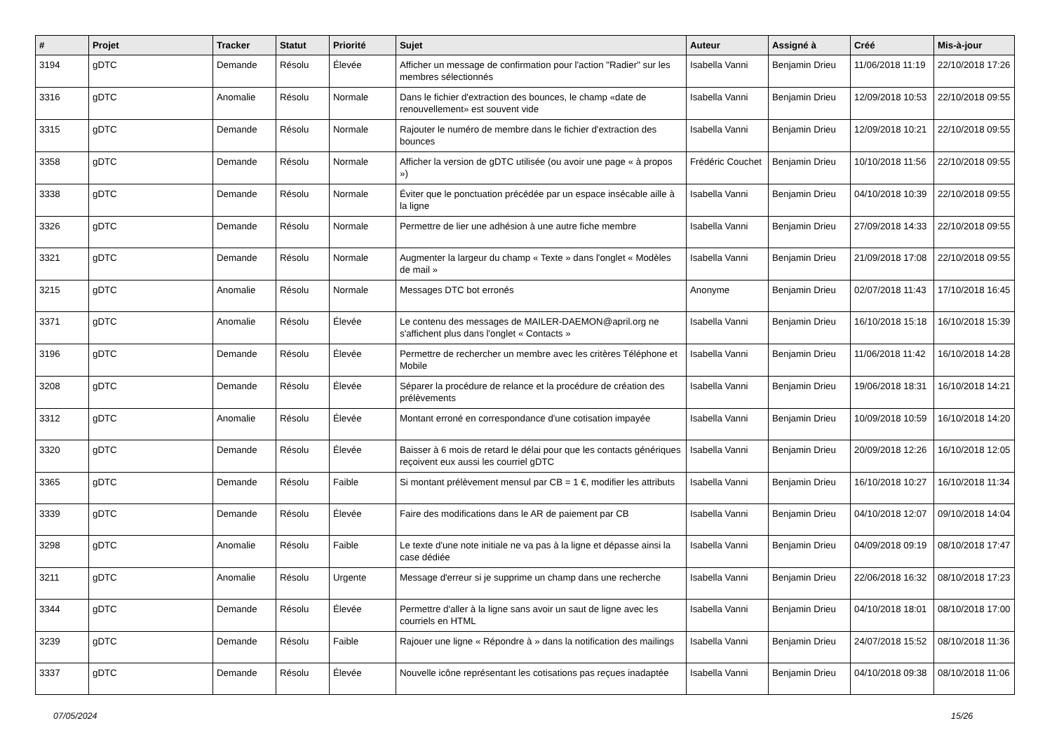| # | Projet | Tracker | Statut | Priorité | Sujet | Auteur | Assigné à | Créé | Mis-à-jour |
| --- | --- | --- | --- | --- | --- | --- | --- | --- | --- |
| 3194 | gDTC | Demande | Résolu | Élevée | Afficher un message de confirmation pour l'action "Radier" sur les membres sélectionnés | Isabella Vanni | Benjamin Drieu | 11/06/2018 11:19 | 22/10/2018 17:26 |
| 3316 | gDTC | Anomalie | Résolu | Normale | Dans le fichier d'extraction des bounces, le champ «date de renouvellement» est souvent vide | Isabella Vanni | Benjamin Drieu | 12/09/2018 10:53 | 22/10/2018 09:55 |
| 3315 | gDTC | Demande | Résolu | Normale | Rajouter le numéro de membre dans le fichier d'extraction des bounces | Isabella Vanni | Benjamin Drieu | 12/09/2018 10:21 | 22/10/2018 09:55 |
| 3358 | gDTC | Demande | Résolu | Normale | Afficher la version de gDTC utilisée (ou avoir une page « à propos ») | Frédéric Couchet | Benjamin Drieu | 10/10/2018 11:56 | 22/10/2018 09:55 |
| 3338 | gDTC | Demande | Résolu | Normale | Éviter que le ponctuation précédée par un espace insécable aille à la ligne | Isabella Vanni | Benjamin Drieu | 04/10/2018 10:39 | 22/10/2018 09:55 |
| 3326 | gDTC | Demande | Résolu | Normale | Permettre de lier une adhésion à une autre fiche membre | Isabella Vanni | Benjamin Drieu | 27/09/2018 14:33 | 22/10/2018 09:55 |
| 3321 | gDTC | Demande | Résolu | Normale | Augmenter la largeur du champ « Texte » dans l'onglet « Modèles de mail » | Isabella Vanni | Benjamin Drieu | 21/09/2018 17:08 | 22/10/2018 09:55 |
| 3215 | gDTC | Anomalie | Résolu | Normale | Messages DTC bot erronés | Anonyme | Benjamin Drieu | 02/07/2018 11:43 | 17/10/2018 16:45 |
| 3371 | gDTC | Anomalie | Résolu | Élevée | Le contenu des messages de MAILER-DAEMON@april.org ne s'affichent plus dans l'onglet « Contacts » | Isabella Vanni | Benjamin Drieu | 16/10/2018 15:18 | 16/10/2018 15:39 |
| 3196 | gDTC | Demande | Résolu | Élevée | Permettre de rechercher un membre avec les critères Téléphone et Mobile | Isabella Vanni | Benjamin Drieu | 11/06/2018 11:42 | 16/10/2018 14:28 |
| 3208 | gDTC | Demande | Résolu | Élevée | Séparer la procédure de relance et la procédure de création des prélèvements | Isabella Vanni | Benjamin Drieu | 19/06/2018 18:31 | 16/10/2018 14:21 |
| 3312 | gDTC | Anomalie | Résolu | Élevée | Montant erroné en correspondance d'une cotisation impayée | Isabella Vanni | Benjamin Drieu | 10/09/2018 10:59 | 16/10/2018 14:20 |
| 3320 | gDTC | Demande | Résolu | Élevée | Baisser à 6 mois de retard le délai pour que les contacts génériques reçoivent eux aussi les courriel gDTC | Isabella Vanni | Benjamin Drieu | 20/09/2018 12:26 | 16/10/2018 12:05 |
| 3365 | gDTC | Demande | Résolu | Faible | Si montant prélèvement mensul par CB = 1 €, modifier les attributs | Isabella Vanni | Benjamin Drieu | 16/10/2018 10:27 | 16/10/2018 11:34 |
| 3339 | gDTC | Demande | Résolu | Élevée | Faire des modifications dans le AR de paiement par CB | Isabella Vanni | Benjamin Drieu | 04/10/2018 12:07 | 09/10/2018 14:04 |
| 3298 | gDTC | Anomalie | Résolu | Faible | Le texte d'une note initiale ne va pas à la ligne et dépasse ainsi la case dédiée | Isabella Vanni | Benjamin Drieu | 04/09/2018 09:19 | 08/10/2018 17:47 |
| 3211 | gDTC | Anomalie | Résolu | Urgente | Message d'erreur si je supprime un champ dans une recherche | Isabella Vanni | Benjamin Drieu | 22/06/2018 16:32 | 08/10/2018 17:23 |
| 3344 | gDTC | Demande | Résolu | Élevée | Permettre d'aller à la ligne sans avoir un saut de ligne avec les courriels en HTML | Isabella Vanni | Benjamin Drieu | 04/10/2018 18:01 | 08/10/2018 17:00 |
| 3239 | gDTC | Demande | Résolu | Faible | Rajouer une ligne « Répondre à » dans la notification des mailings | Isabella Vanni | Benjamin Drieu | 24/07/2018 15:52 | 08/10/2018 11:36 |
| 3337 | gDTC | Demande | Résolu | Élevée | Nouvelle icône représentant les cotisations pas reçues inadaptée | Isabella Vanni | Benjamin Drieu | 04/10/2018 09:38 | 08/10/2018 11:06 |
07/05/2024 15/26